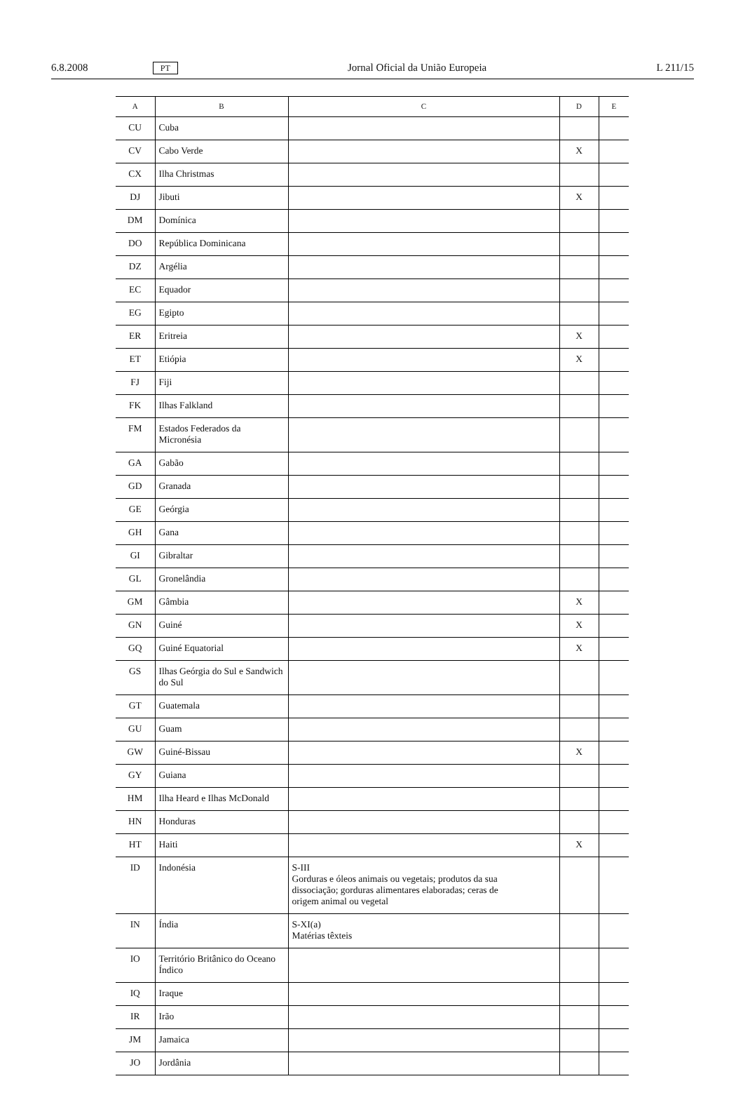6.8.2008 PT Jornal Oficial da União Europeia L 211/15
| A | B | C | D | E |
| --- | --- | --- | --- | --- |
| CU | Cuba | | | |
| CV | Cabo Verde | | X | |
| CX | Ilha Christmas | | | |
| DJ | Jibuti | | X | |
| DM | Domínica | | | |
| DO | República Dominicana | | | |
| DZ | Argélia | | | |
| EC | Equador | | | |
| EG | Egipto | | | |
| ER | Eritreia | | X | |
| ET | Etiópia | | X | |
| FJ | Fiji | | | |
| FK | Ilhas Falkland | | | |
| FM | Estados Federados da Micronésia | | | |
| GA | Gabão | | | |
| GD | Granada | | | |
| GE | Geórgia | | | |
| GH | Gana | | | |
| GI | Gibraltar | | | |
| GL | Gronelândia | | | |
| GM | Gâmbia | | X | |
| GN | Guiné | | X | |
| GQ | Guiné Equatorial | | X | |
| GS | Ilhas Geórgia do Sul e Sandwich do Sul | | | |
| GT | Guatemala | | | |
| GU | Guam | | | |
| GW | Guiné-Bissau | | X | |
| GY | Guiana | | | |
| HM | Ilha Heard e Ilhas McDonald | | | |
| HN | Honduras | | | |
| HT | Haiti | | X | |
| ID | Indonésia | S-III Gorduras e óleos animais ou vegetais; produtos da sua dissociação; gorduras alimentares elaboradas; ceras de origem animal ou vegetal | | |
| IN | Índia | S-XI(a) Matérias têxteis | | |
| IO | Território Britânico do Oceano Índico | | | |
| IQ | Iraque | | | |
| IR | Irão | | | |
| JM | Jamaica | | | |
| JO | Jordânia | | | |